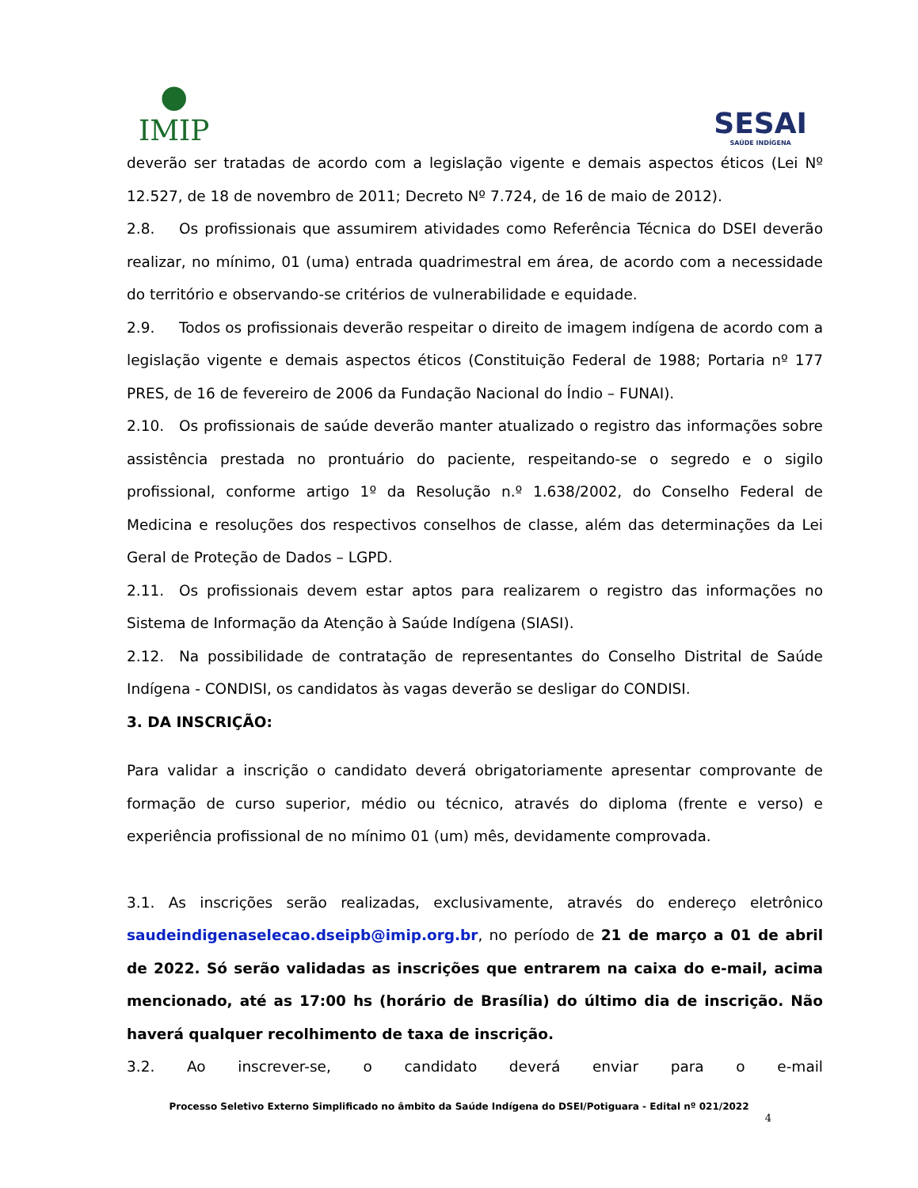●
IMIP
SESAI
SAÚDE INDÍGENA
deverão ser tratadas de acordo com a legislação vigente e demais aspectos éticos (Lei Nº 12.527, de 18 de novembro de 2011; Decreto Nº 7.724, de 16 de maio de 2012).
2.8. Os profissionais que assumirem atividades como Referência Técnica do DSEI deverão realizar, no mínimo, 01 (uma) entrada quadrimestral em área, de acordo com a necessidade do território e observando-se critérios de vulnerabilidade e equidade.
2.9. Todos os profissionais deverão respeitar o direito de imagem indígena de acordo com a legislação vigente e demais aspectos éticos (Constituição Federal de 1988; Portaria nº 177 PRES, de 16 de fevereiro de 2006 da Fundação Nacional do Índio – FUNAI).
2.10. Os profissionais de saúde deverão manter atualizado o registro das informações sobre assistência prestada no prontuário do paciente, respeitando-se o segredo e o sigilo profissional, conforme artigo 1º da Resolução n.º 1.638/2002, do Conselho Federal de Medicina e resoluções dos respectivos conselhos de classe, além das determinações da Lei Geral de Proteção de Dados – LGPD.
2.11. Os profissionais devem estar aptos para realizarem o registro das informações no Sistema de Informação da Atenção à Saúde Indígena (SIASI).
2.12. Na possibilidade de contratação de representantes do Conselho Distrital de Saúde Indígena - CONDISI, os candidatos às vagas deverão se desligar do CONDISI.
3. DA INSCRIÇÃO:
Para validar a inscrição o candidato deverá obrigatoriamente apresentar comprovante de formação de curso superior, médio ou técnico, através do diploma (frente e verso) e experiência profissional de no mínimo 01 (um) mês, devidamente comprovada.
3.1. As inscrições serão realizadas, exclusivamente, através do endereço eletrônico saudeindigenaselecao.dseipb@imip.org.br, no período de 21 de março a 01 de abril de 2022. Só serão validadas as inscrições que entrarem na caixa do e-mail, acima mencionado, até as 17:00 hs (horário de Brasília) do último dia de inscrição. Não haverá qualquer recolhimento de taxa de inscrição.
3.2. Ao inscrever-se, o candidato deverá enviar para o e-mail
Processo Seletivo Externo Simplificado no âmbito da Saúde Indígena do DSEI/Potiguara - Edital nº 021/2022
4